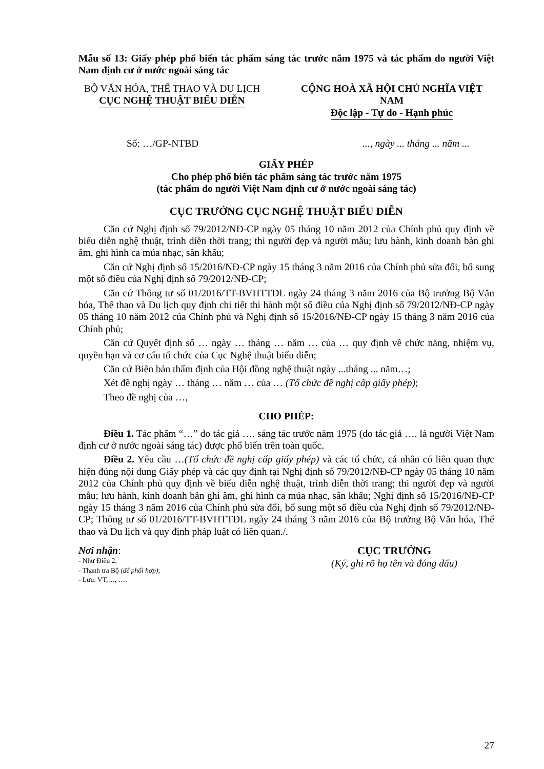Mẫu số 13: Giấy phép phổ biến tác phẩm sáng tác trước năm 1975 và tác phẩm do người Việt Nam định cư ở nước ngoài sáng tác
BỘ VĂN HÓA, THỂ THAO VÀ DU LỊCH
CỤC NGHỆ THUẬT BIỂU DIỄN
CỘNG HOÀ XÃ HỘI CHỦ NGHĨA VIỆT NAM
Độc lập - Tự do - Hạnh phúc
Số: …/GP-NTBD ..., ngày ... tháng ... năm ...
GIẤY PHÉP
Cho phép phổ biến tác phẩm sáng tác trước năm 1975
(tác phẩm do người Việt Nam định cư ở nước ngoài sáng tác)
CỤC TRƯỞNG CỤC NGHỆ THUẬT BIỂU DIỄN
Căn cứ Nghị định số 79/2012/NĐ-CP ngày 05 tháng 10 năm 2012 của Chính phủ quy định về biểu diễn nghệ thuật, trình diễn thời trang; thi người đẹp và người mẫu; lưu hành, kinh doanh bản ghi âm, ghi hình ca múa nhạc, sân khấu;
Căn cứ Nghị định số 15/2016/NĐ-CP ngày 15 tháng 3 năm 2016 của Chính phủ sửa đổi, bổ sung một số điều của Nghị định số 79/2012/NĐ-CP;
Căn cứ Thông tư số 01/2016/TT-BVHTTDL ngày 24 tháng 3 năm 2016 của Bộ trưởng Bộ Văn hóa, Thể thao và Du lịch quy định chi tiết thi hành một số điều của Nghị định số 79/2012/NĐ-CP ngày 05 tháng 10 năm 2012 của Chính phủ và Nghị định số 15/2016/NĐ-CP ngày 15 tháng 3 năm 2016 của Chính phủ;
Căn cứ Quyết định số … ngày … tháng … năm … của … quy định về chức năng, nhiệm vụ, quyền hạn và cơ cấu tổ chức của Cục Nghệ thuật biểu diễn;
Căn cứ Biên bản thẩm định của Hội đồng nghệ thuật ngày ...tháng ... năm…;
Xét đề nghị ngày … tháng … năm … của … (Tổ chức đề nghị cấp giấy phép);
Theo đề nghị của …,
CHO PHÉP:
Điều 1. Tác phẩm “…” do tác giả …. sáng tác trước năm 1975 (do tác giả …. là người Việt Nam định cư ở nước ngoài sáng tác) được phổ biến trên toàn quốc.
Điều 2. Yêu cầu …(Tổ chức đề nghị cấp giấy phép) và các tổ chức, cá nhân có liên quan thực hiện đúng nội dung Giấy phép và các quy định tại Nghị định số 79/2012/NĐ-CP ngày 05 tháng 10 năm 2012 của Chính phủ quy định về biểu diễn nghệ thuật, trình diễn thời trang; thi người đẹp và người mẫu; lưu hành, kinh doanh bản ghi âm, ghi hình ca múa nhạc, sân khấu; Nghị định số 15/2016/NĐ-CP ngày 15 tháng 3 năm 2016 của Chính phủ sửa đổi, bổ sung một số điều của Nghị định số 79/2012/NĐ-CP; Thông tư số 01/2016/TT-BVHTTDL ngày 24 tháng 3 năm 2016 của Bộ trưởng Bộ Văn hóa, Thể thao và Du lịch và quy định pháp luật có liên quan./.
Nơi nhận:
- Như Điều 2;
- Thanh tra Bộ (để phối hợp);
- Lưu: VT,…, ….
CỤC TRƯỞNG
(Ký, ghi rõ họ tên và đóng dấu)
27